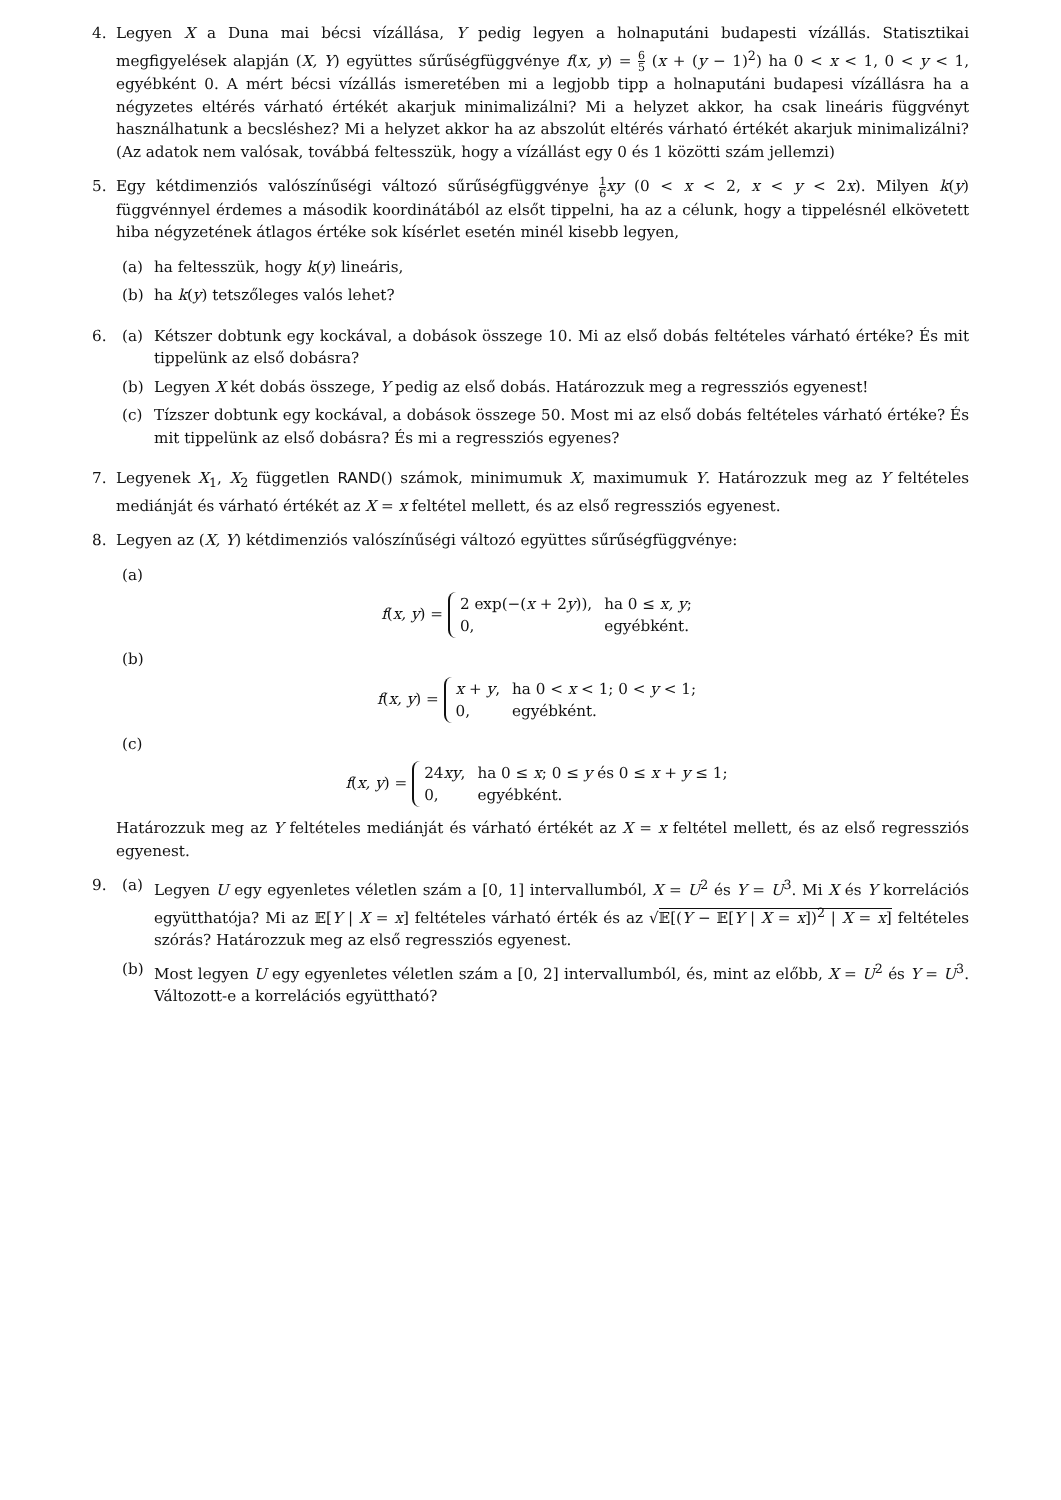4. Legyen X a Duna mai bécsi vízállása, Y pedig legyen a holnaputáni budapesti vízállás. Statisztikai megfigyelések alapján (X, Y) együttes sűrűségfüggvénye f(x, y) = 6 5 (x + (y − 1)<sup>2</sup>) ha 0 < x < 1, 0 < y < 1, egyébként 0. A mért bécsi vízállás ismeretében mi a legjobb tipp a holnaputáni budapesi vízállásra ha a négyzetes eltérés várható értékét akarjuk minimalizálni? Mi a helyzet akkor, ha csak lineáris függvényt használhatunk a becsléshez? Mi a helyzet akkor ha az abszolút eltérés várható értékét akarjuk minimalizálni? (Az adatok nem valósak, továbbá feltesszük, hogy a vízállást egy 0 és 1 közötti szám jellemzi)
5. Egy kétdimenziós valószínűségi változó sűrűségfüggvénye 1 6 xy (0 < x < 2, x < y < 2x). Milyen k(y) függvénnyel érdemes a második koordinátából az elsőt tippelni, ha az a célunk, hogy a tippelésnél elkövetett hiba négyzetének átlagos értéke sok kísérlet esetén minél kisebb legyen,
(a) ha feltesszük, hogy k(y) lineáris,
(b) ha k(y) tetszőleges valós lehet?
6. (a) Kétszer dobtunk egy kockával, a dobások összege 10. Mi az első dobás feltételes várható értéke? És mit tippelünk az első dobásra?
(b) Legyen X két dobás összege, Y pedig az első dobás. Határozzuk meg a regressziós egyenest!
(c) Tízszer dobtunk egy kockával, a dobások összege 50. Most mi az első dobás feltételes várható értéke? És mit tippelünk az első dobásra? És mi a regressziós egyenes?
7. Legyenek X<sub>1</sub>, X<sub>2</sub> független RAND() számok, minimumuk X, maximumuk Y. Határozzuk meg az Y feltételes mediánját és várható értékét az X = x feltétel mellett, és az első regressziós egyenest.
8. Legyen az (X, Y) kétdimenziós valószínűségi változó együttes sűrűségfüggvénye:
(a)
f(x, y) =
| 2 exp(−( x + 2 y )), | ha 0 ≤ x, y ; |
| 0, | egyébként. |
(b)
f(x, y) =
| x + y , | ha 0 < x < 1; 0 < y < 1; |
| 0, | egyébként. |
(c)
f(x, y) =
| 24 xy , | ha 0 ≤ x ; 0 ≤ y és 0 ≤ x + y ≤ 1; |
| 0, | egyébként. |
Határozzuk meg az Y feltételes mediánját és várható értékét az X = x feltétel mellett, és az első regressziós egyenest.
9. (a) Legyen U egy egyenletes véletlen szám a [0, 1] intervallumból, X = U<sup>2</sup> és Y = U<sup>3</sup>. Mi X és Y korrelációs együtthatója? Mi az 𝔼[Y | X = x] feltételes várható érték és az √𝔼[(Y − 𝔼[Y | X = x])<sup>2</sup> | X = x] feltételes szórás? Határozzuk meg az első regressziós egyenest.
(b) Most legyen U egy egyenletes véletlen szám a [0, 2] intervallumból, és, mint az előbb, X = U<sup>2</sup> és Y = U<sup>3</sup>. Változott-e a korrelációs együttható?